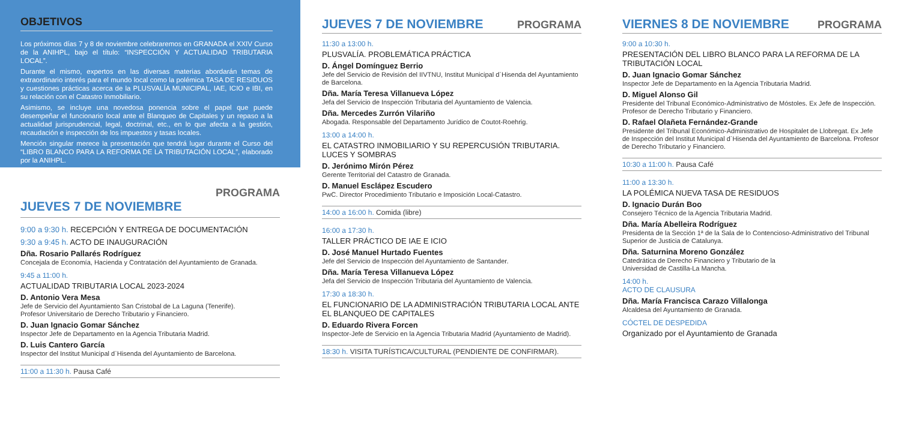OBJETIVOS
Los próximos días 7 y 8 de noviembre celebraremos en GRANADA el XXIV Curso de la ANIHPL, bajo el título: “INSPECCIÓN Y ACTUALIDAD TRIBUTARIA LOCAL”.
Durante el mismo, expertos en las diversas materias abordarán temas de extraordinario interés para el mundo local como la polémica TASA DE RESIDUOS y cuestiones prácticas acerca de la PLUSVALÍA MUNICIPAL, IAE, ICIO e IBI, en su relación con el Catastro Inmobiliario.
Asimismo, se incluye una novedosa ponencia sobre el papel que puede desempeñar el funcionario local ante el Blanqueo de Capitales y un repaso a la actualidad jurisprudencial, legal, doctrinal, etc., en lo que afecta a la gestión, recaudación e inspección de los impuestos y tasas locales.
Mención singular merece la presentación que tendrá lugar durante el Curso del “LIBRO BLANCO PARA LA REFORMA DE LA TRIBUTACIÓN LOCAL”, elaborado por la ANIHPL.
PROGRAMA
JUEVES 7 DE NOVIEMBRE
9:00 a 9:30 h. RECEPCIÓN Y ENTREGA DE DOCUMENTACIÓN
9:30 a 9:45 h. ACTO DE INAUGURACIÓN
Dña. Rosario Pallarés Rodríguez
Concejala de Economía, Hacienda y Contratación del Ayuntamiento de Granada.
9:45 a 11:00 h.
ACTUALIDAD TRIBUTARIA LOCAL 2023-2024
D. Antonio Vera Mesa
Jefe de Servicio del Ayuntamiento San Cristobal de La Laguna (Tenerife).
Profesor Universitario de Derecho Tributario y Financiero.
D. Juan Ignacio Gomar Sánchez
Inspector Jefe de Departamento en la Agencia Tributaria Madrid.
D. Luis Cantero García
Inspector del Institut Municipal d`Hisenda del Ayuntamiento de Barcelona.
11:00 a 11:30 h. Pausa Café
JUEVES 7 DE NOVIEMBRE PROGRAMA
11:30 a 13:00 h.
PLUSVALÍA. PROBLEMÁTICA PRÁCTICA
D. Ángel Domínguez Berrio
Jefe del Servicio de Revisión del IIVTNU, Institut Municipal d`Hisenda del Ayuntamiento de Barcelona.
Dña. María Teresa Villanueva López
Jefa del Servicio de Inspección Tributaria del Ayuntamiento de Valencia.
Dña. Mercedes Zurrón Vilariño
Abogada. Responsable del Departamento Jurídico de Coutot-Roehrig.
13:00 a 14:00 h.
EL CATASTRO INMOBILIARIO Y SU REPERCUSIÓN TRIBUTARIA. LUCES Y SOMBRAS
D. Jerónimo Mirón Pérez
Gerente Territorial del Catastro de Granada.
D. Manuel Esclápez Escudero
PwC. Director Procedimiento Tributario e Imposición Local-Catastro.
14:00 a 16:00 h. Comida (libre)
16:00 a 17:30 h.
TALLER PRÁCTICO DE IAE E ICIO
D. José Manuel Hurtado Fuentes
Jefe del Servicio de Inspección del Ayuntamiento de Santander.
Dña. María Teresa Villanueva López
Jefa del Servicio de Inspección Tributaria del Ayuntamiento de Valencia.
17:30 a 18:30 h.
EL FUNCIONARIO DE LA ADMINISTRACIÓN TRIBUTARIA LOCAL ANTE EL BLANQUEO DE CAPITALES
D. Eduardo Rivera Forcen
Inspector-Jefe de Servicio en la Agencia Tributaria Madrid (Ayuntamiento de Madrid).
18:30 h. VISITA TURÍSTICA/CULTURAL (PENDIENTE DE CONFIRMAR).
VIERNES 8 DE NOVIEMBRE PROGRAMA
9:00 a 10:30 h.
PRESENTACIÓN DEL LIBRO BLANCO PARA LA REFORMA DE LA TRIBUTACIÓN LOCAL
D. Juan Ignacio Gomar Sánchez
Inspector Jefe de Departamento en la Agencia Tributaria Madrid.
D. Miguel Alonso Gil
Presidente del Tribunal Económico-Administrativo de Móstoles. Ex Jefe de Inspección. Profesor de Derecho Tributario y Financiero.
D. Rafael Olañeta Fernández-Grande
Presidente del Tribunal Económico-Administrativo de Hospitalet de Llobregat. Ex Jefe de Inspección del Institut Municipal d`Hisenda del Ayuntamiento de Barcelona. Profesor de Derecho Tributario y Financiero.
10:30 a 11:00 h. Pausa Café
11:00 a 13:30 h.
LA POLÉMICA NUEVA TASA DE RESIDUOS
D. Ignacio Durán Boo
Consejero Técnico de la Agencia Tributaria Madrid.
Dña. María Abelleira Rodríguez
Presidenta de la Sección 1ª de la Sala de lo Contencioso-Administrativo del Tribunal Superior de Justicia de Catalunya.
Dña. Saturnina Moreno González
Catedrática de Derecho Financiero y Tributario de la
Universidad de Castilla-La Mancha.
14:00 h.
ACTO DE CLAUSURA
Dña. María Francisca Carazo Villalonga
Alcaldesa del Ayuntamiento de Granada.
CÓCTEL DE DESPEDIDA
Organizado por el Ayuntamiento de Granada